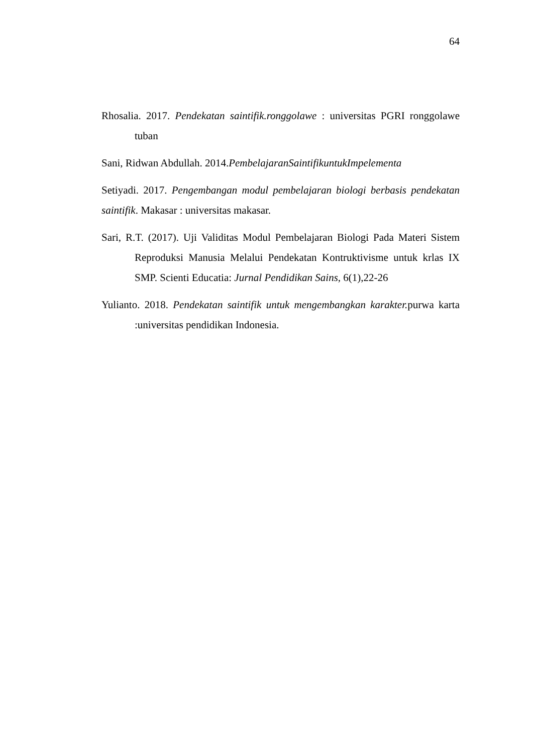64
Rhosalia. 2017. Pendekatan saintifik.ronggolawe : universitas PGRI ronggolawe tuban
Sani, Ridwan Abdullah. 2014.PembelajaranSaintifikuntukImpelementa
Setiyadi. 2017. Pengembangan modul pembelajaran biologi berbasis pendekatan saintifik. Makasar : universitas makasar.
Sari, R.T. (2017). Uji Validitas Modul Pembelajaran Biologi Pada Materi Sistem Reproduksi Manusia Melalui Pendekatan Kontruktivisme untuk krlas IX SMP. Scienti Educatia: Jurnal Pendidikan Sains, 6(1),22-26
Yulianto. 2018. Pendekatan saintifik untuk mengembangkan karakter. purwa karta :universitas pendidikan Indonesia.